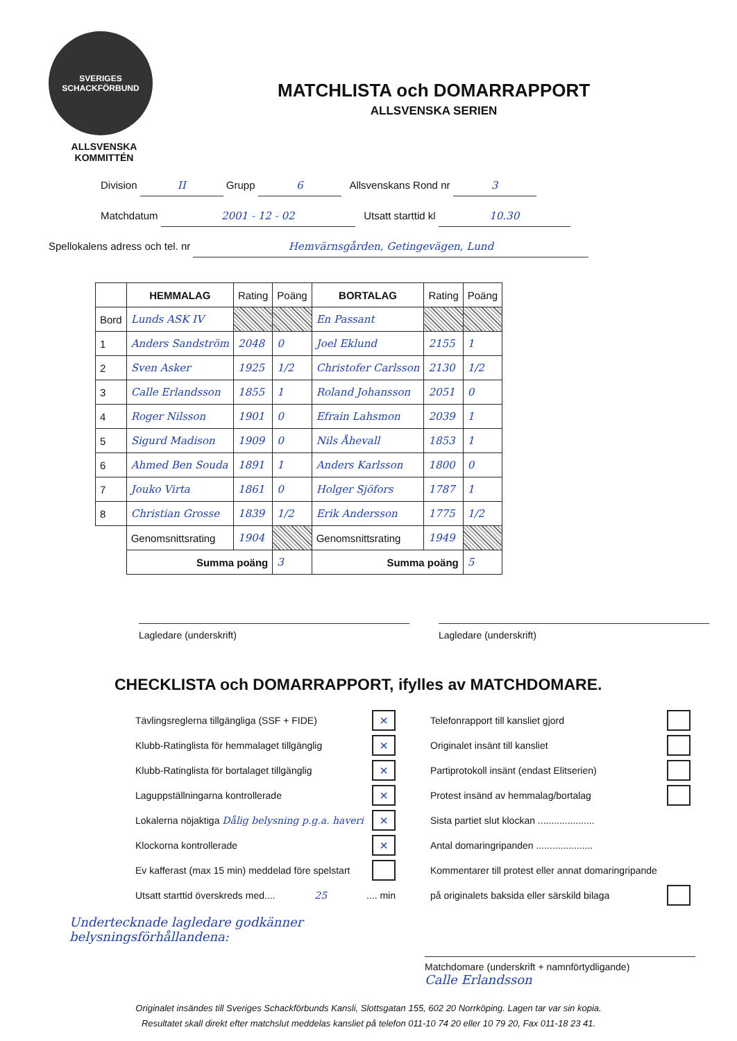SVERIGES SCHACKFÖRBUND
ALLSVENSKA
KOMMITTÉN
MATCHLISTA och DOMARRAPPORT
ALLSVENSKA SERIEN
Division II Grupp 6 Allsvenskans Rond nr 3
Matchdatum 2001 - 12 - 02 Utsatt starttid kl 10.30
Spellokalens adress och tel. nr Hemvärnsgården, Getingevägen, Lund
| | HEMMALAG | Rating | Poäng | BORTALAG | Rating | Poäng |
| Bord | Lunds ASK IV | | | En Passant | | |
| 1 | Anders Sandström | 2048 | 0 | Joel Eklund | 2155 | 1 |
| 2 | Sven Asker | 1925 | 1/2 | Christofer Carlsson | 2130 | 1/2 |
| 3 | Calle Erlandsson | 1855 | 1 | Roland Johansson | 2051 | 0 |
| 4 | Roger Nilsson | 1901 | 0 | Efrain Lahsmon | 2039 | 1 |
| 5 | Sigurd Madison | 1909 | 0 | Nils Åhevall | 1853 | 1 |
| 6 | Ahmed Ben Souda | 1891 | 1 | Anders Karlsson | 1800 | 0 |
| 7 | Jouko Virta | 1861 | 0 | Holger Sjöfors | 1787 | 1 |
| 8 | Christian Grosse | 1839 | 1/2 | Erik Andersson | 1775 | 1/2 |
| | Genomsnittsrating | 1904 | | Genomsnittsrating | 1949 | |
| | Summa poäng | | 3 | Summa poäng | | 5 |
Lagledare (underskrift) Lagledare (underskrift)
CHECKLISTA och DOMARRAPPORT, ifylles av MATCHDOMARE.
Tävlingsreglerna tillgängliga (SSF + FIDE) ×
Klubb-Ratinglista för hemmalaget tillgänglig ×
Klubb-Ratinglista för bortalaget tillgänglig ×
Laguppställningarna kontrollerade ×
Lokalerna nöjaktiga Dålig belysning p.g.a. haveri ×
Klockorna kontrollerade ×
Ev kafferast (max 15 min) meddelad före spelstart
Utsatt starttid överskreds med.... 25 .... min
Telefonrapport till kansliet gjord
Originalet insänt till kansliet
Partiprotokoll insänt (endast Elitserien)
Protest insänd av hemmalag/bortalag
Sista partiet slut klockan .....................
Antal domaringripanden .....................
Kommentarer till protest eller annat domaringripande
på originalets baksida eller särskild bilaga
Undertecknade lagledare godkänner
belysningsförhållandena:
Matchdomare (underskrift + namnförtydligande)
Calle Erlandsson
Originalet insändes till Sveriges Schackförbunds Kansli, Slottsgatan 155, 602 20 Norrköping. Lagen tar var sin kopia.
Resultatet skall direkt efter matchslut meddelas kansliet på telefon 011-10 74 20 eller 10 79 20, Fax 011-18 23 41.